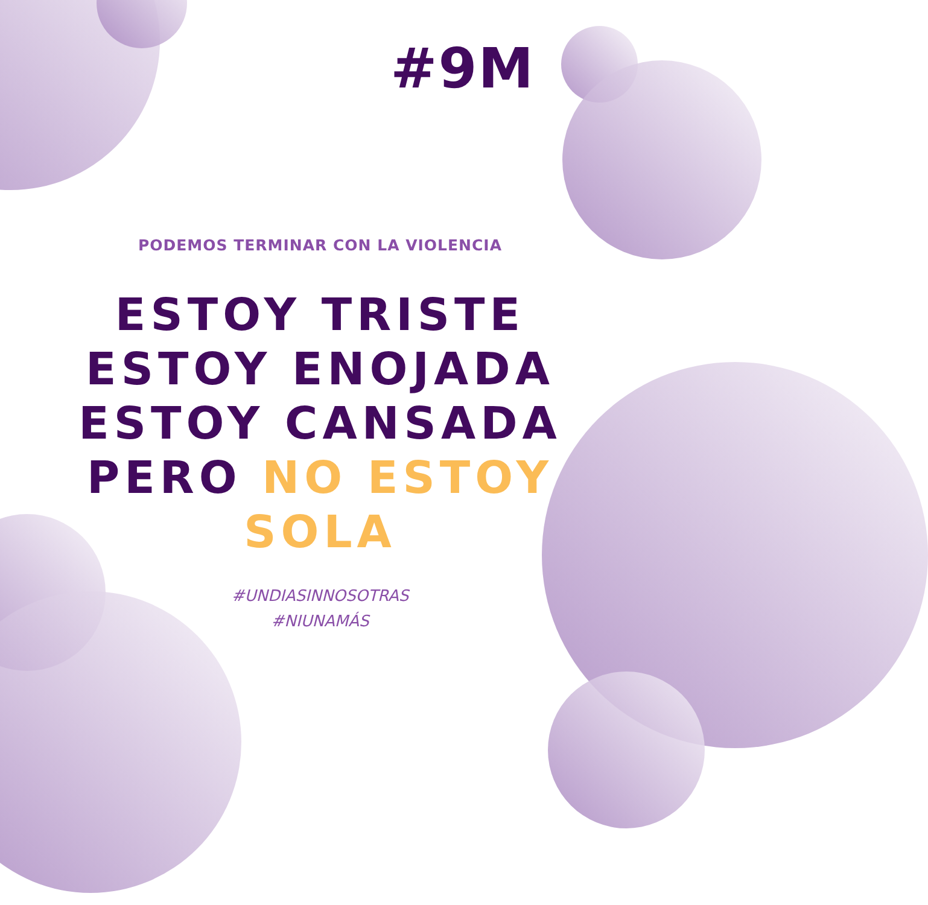#9M
PODEMOS TERMINAR CON LA VIOLENCIA
ESTOY TRISTE
ESTOY ENOJADA
ESTOY CANSADA
PERO NO ESTOY
SOLA
#UNDIASINNOSOTRAS
#NIUNAMÁS